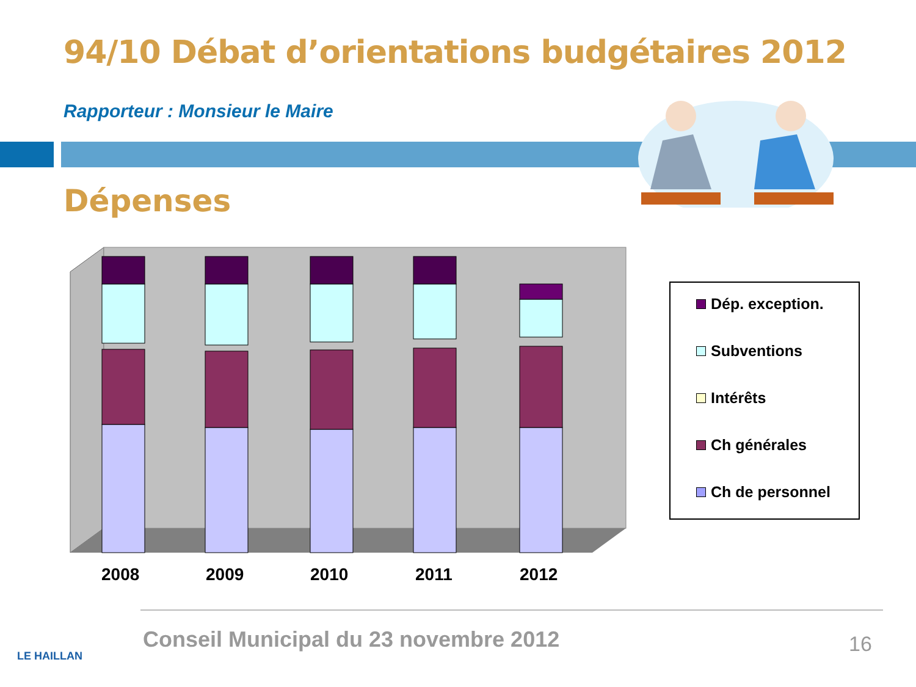94/10 Débat d’orientations budgétaires 2012
Rapporteur : Monsieur le Maire
Dépenses
Dép. exception.
Subventions
Intérêts
Ch générales
Ch de personnel
2008 2009 2010 2011 2012
LE HAILLAN
Conseil Municipal du 23 novembre 2012
16